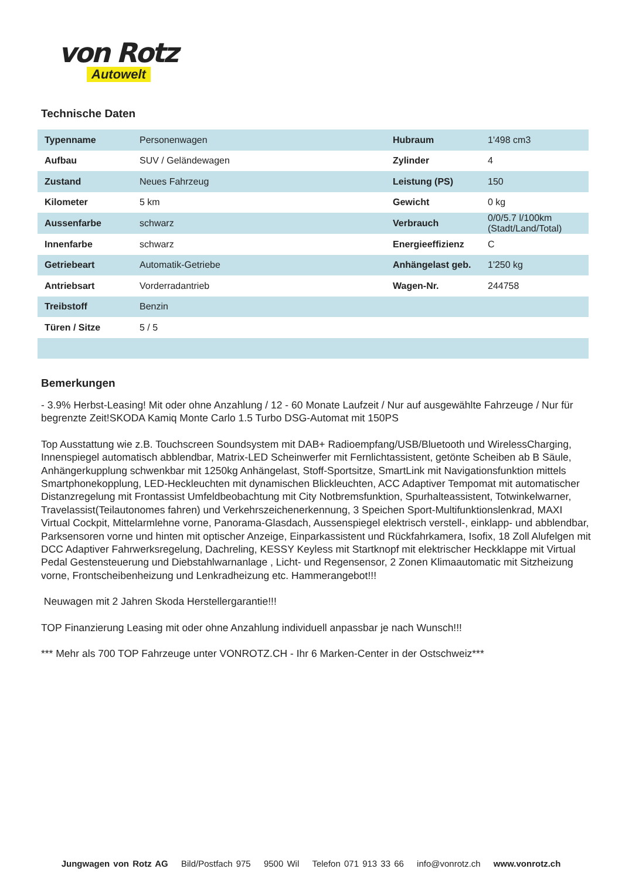von Rotz
Autowelt
Technische Daten
| Typenname | Personenwagen | Hubraum | 1'498 cm3 |
| Aufbau | SUV / Geländewagen | Zylinder | 4 |
| Zustand | Neues Fahrzeug | Leistung (PS) | 150 |
| Kilometer | 5 km | Gewicht | 0 kg |
| Aussenfarbe | schwarz | Verbrauch | 0/0/5.7 l/100km (Stadt/Land/Total) |
| Innenfarbe | schwarz | Energieeffizienz | C |
| Getriebeart | Automatik-Getriebe | Anhängelast geb. | 1'250 kg |
| Antriebsart | Vorderradantrieb | Wagen-Nr. | 244758 |
| Treibstoff | Benzin | | |
| Türen / Sitze | 5 / 5 | | |
Bemerkungen
- 3.9% Herbst-Leasing! Mit oder ohne Anzahlung / 12 - 60 Monate Laufzeit / Nur auf ausgewählte Fahrzeuge / Nur für begrenzte Zeit!SKODA Kamiq Monte Carlo 1.5 Turbo DSG-Automat mit 150PS
Top Ausstattung wie z.B. Touchscreen Soundsystem mit DAB+ Radioempfang/USB/Bluetooth und WirelessCharging, Innenspiegel automatisch abblendbar, Matrix-LED Scheinwerfer mit Fernlichtassistent, getönte Scheiben ab B Säule, Anhängerkupplung schwenkbar mit 1250kg Anhängelast, Stoff-Sportsitze, SmartLink mit Navigationsfunktion mittels Smartphonekopplung, LED-Heckleuchten mit dynamischen Blickleuchten, ACC Adaptiver Tempomat mit automatischer Distanzregelung mit Frontassist Umfeldbeobachtung mit City Notbremsfunktion, Spurhalteassistent, Totwinkelwarner, Travelassist(Teilautonomes fahren) und Verkehrszeichenerkennung, 3 Speichen Sport-Multifunktionslenkrad, MAXI Virtual Cockpit, Mittelarmlehne vorne, Panorama-Glasdach, Aussenspiegel elektrisch verstell-, einklapp- und abblendbar, Parksensoren vorne und hinten mit optischer Anzeige, Einparkassistent und Rückfahrkamera, Isofix, 18 Zoll Alufelgen mit DCC Adaptiver Fahrwerksregelung, Dachreling, KESSY Keyless mit Startknopf mit elektrischer Heckklappe mit Virtual Pedal Gestensteuerung und Diebstahlwarnanlage , Licht- und Regensensor, 2 Zonen Klimaautomatic mit Sitzheizung vorne, Frontscheibenheizung und Lenkradheizung etc. Hammerangebot!!!
Neuwagen mit 2 Jahren Skoda Herstellergarantie!!!
TOP Finanzierung Leasing mit oder ohne Anzahlung individuell anpassbar je nach Wunsch!!!
*** Mehr als 700 TOP Fahrzeuge unter VONROTZ.CH - Ihr 6 Marken-Center in der Ostschweiz***
Jungwagen von Rotz AG Bild/Postfach 975 9500 Wil Telefon 071 913 33 66 info@vonrotz.ch www.vonrotz.ch